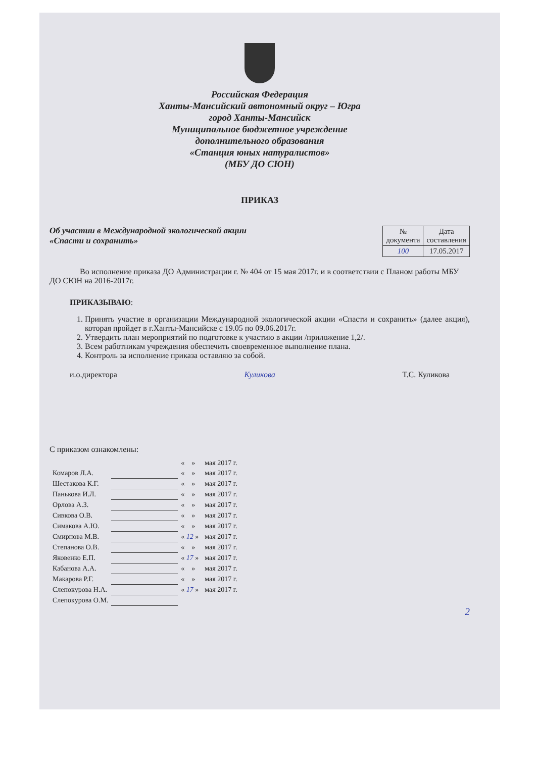Российская Федерация
Ханты-Мансийский автономный округ – Югра
город Ханты-Мансийск
Муниципальное бюджетное учреждение
дополнительного образования
«Станция юных натуралистов»
(МБУ ДО СЮН)
ПРИКАЗ
Об участии в Международной экологической акции
«Спасти и сохранить»
| № документа | Дата составления |
| --- | --- |
| 100 | 17.05.2017 |
Во исполнение приказа ДО Администрации г. № 404 от 15 мая 2017г. и в соответствии с Планом работы МБУ ДО СЮН на 2016-2017г.
ПРИКАЗЫВАЮ:
1. Принять участие в организации Международной экологической акции «Спасти и сохранить» (далее акция), которая пройдет в г.Ханты-Мансийске с 19.05 по 09.06.2017г.
2. Утвердить план мероприятий по подготовке к участию в акции /приложение 1,2/.
3. Всем работникам учреждения обеспечить своевременное выполнение плана.
4. Контроль за исполнение приказа оставляю за собой.
и.о.директора Куликова Т.С. Куликова
С приказом ознакомлены:
| | | « » | мая 2017 г. |
| Комаров Л.А. | | « » | мая 2017 г. |
| Шестакова К.Г. | | « » | мая 2017 г. |
| Панькова И.Л. | | « » | мая 2017 г. |
| Орлова А.З. | | « » | мая 2017 г. |
| Сивкова О.В. | | « » | мая 2017 г. |
| Симакова А.Ю. | | « » | мая 2017 г. |
| Смирнова М.В. | | « 12 » | мая 2017 г. |
| Степанова О.В. | | « » | мая 2017 г. |
| Яковенко Е.П. | | « 17 » | мая 2017 г. |
| Кабанова А.А. | | « » | мая 2017 г. |
| Макарова Р.Г. | | « » | мая 2017 г. |
| Слепокурова Н.А. | | « 17 » | мая 2017 г. |
| Слепокурова О.М. | | | |
2